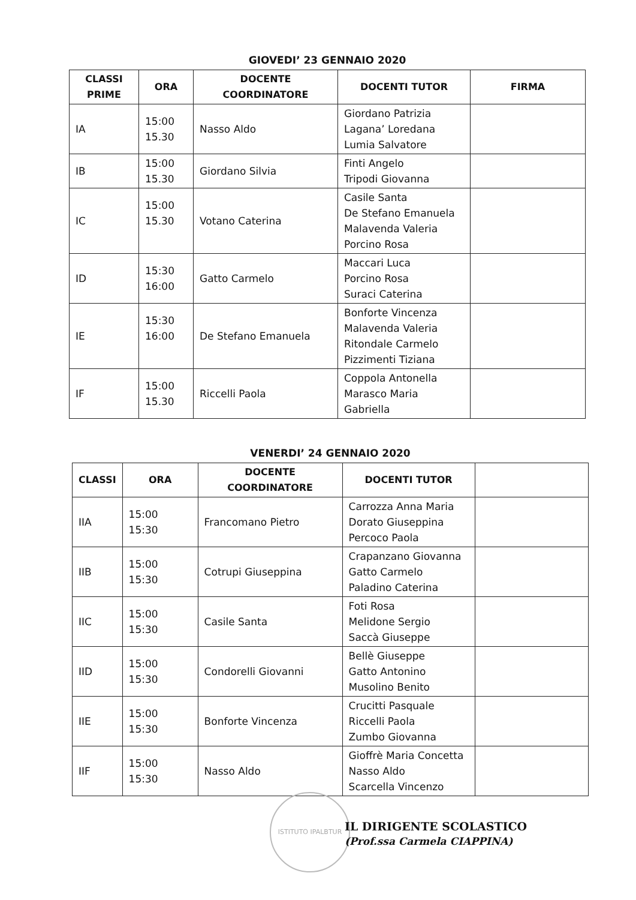GIOVEDI’ 23 GENNAIO 2020
| CLASSI PRIME | ORA | DOCENTE COORDINATORE | DOCENTI TUTOR | FIRMA |
| --- | --- | --- | --- | --- |
| IA | 15:00 15.30 | Nasso Aldo | Giordano Patrizia Lagana’ Loredana Lumia Salvatore | |
| IB | 15:00 15.30 | Giordano Silvia | Finti Angelo Tripodi Giovanna | |
| IC | 15:00 15.30 | Votano Caterina | Casile Santa De Stefano Emanuela Malavenda Valeria Porcino Rosa | |
| ID | 15:30 16:00 | Gatto Carmelo | Maccari Luca Porcino Rosa Suraci Caterina | |
| IE | 15:30 16:00 | De Stefano Emanuela | Bonforte Vincenza Malavenda Valeria Ritondale Carmelo Pizzimenti Tiziana | |
| IF | 15:00 15.30 | Riccelli Paola | Coppola Antonella Marasco Maria Gabriella | |
VENERDI’ 24 GENNAIO 2020
| CLASSI | ORA | DOCENTE COORDINATORE | DOCENTI TUTOR | |
| --- | --- | --- | --- | --- |
| IIA | 15:00 15:30 | Francomano Pietro | Carrozza Anna Maria Dorato Giuseppina Percoco Paola | |
| IIB | 15:00 15:30 | Cotrupi Giuseppina | Crapanzano Giovanna Gatto Carmelo Paladino Caterina | |
| IIC | 15:00 15:30 | Casile Santa | Foti Rosa Melidone Sergio Saccà Giuseppe | |
| IID | 15:00 15:30 | Condorelli Giovanni | Bellè Giuseppe Gatto Antonino Musolino Benito | |
| IIE | 15:00 15:30 | Bonforte Vincenza | Crucitti Pasquale Riccelli Paola Zumbo Giovanna | |
| IIF | 15:00 15:30 | Nasso Aldo | Gioffrè Maria Concetta Nasso Aldo Scarcella Vincenzo | |
ISTITUTO IPALBTUR
IL DIRIGENTE SCOLASTICO
(Prof.ssa Carmela CIAPPINA)